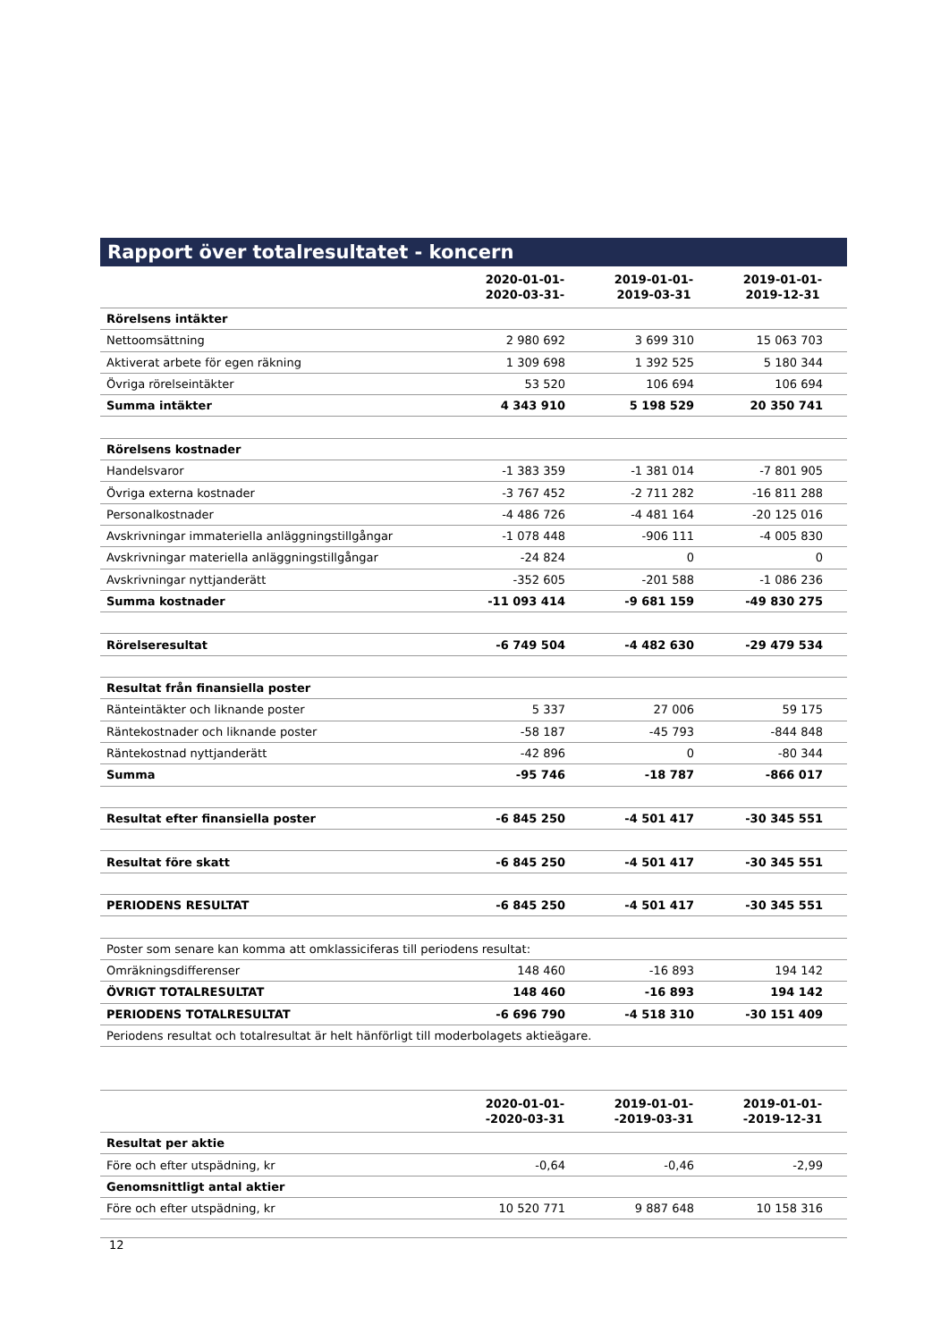Rapport över totalresultatet - koncern
| | 2020-01-01- 2020-03-31- | 2019-01-01- 2019-03-31 | 2019-01-01- 2019-12-31 |
| --- | --- | --- | --- |
| Rörelsens intäkter | | | |
| Nettoomsättning | 2 980 692 | 3 699 310 | 15 063 703 |
| Aktiverat arbete för egen räkning | 1 309 698 | 1 392 525 | 5 180 344 |
| Övriga rörelseintäkter | 53 520 | 106 694 | 106 694 |
| Summa intäkter | 4 343 910 | 5 198 529 | 20 350 741 |
| Rörelsens kostnader | | | |
| Handelsvaror | -1 383 359 | -1 381 014 | -7 801 905 |
| Övriga externa kostnader | -3 767 452 | -2 711 282 | -16 811 288 |
| Personalkostnader | -4 486 726 | -4 481 164 | -20 125 016 |
| Avskrivningar immateriella anläggningstillgångar | -1 078 448 | -906 111 | -4 005 830 |
| Avskrivningar materiella anläggningstillgångar | -24 824 | 0 | 0 |
| Avskrivningar nyttjanderätt | -352 605 | -201 588 | -1 086 236 |
| Summa kostnader | -11 093 414 | -9 681 159 | -49 830 275 |
| Rörelseresultat | -6 749 504 | -4 482 630 | -29 479 534 |
| Resultat från finansiella poster | | | |
| Ränteintäkter och liknande poster | 5 337 | 27 006 | 59 175 |
| Räntekostnader och liknande poster | -58 187 | -45 793 | -844 848 |
| Räntekostnad nyttjanderätt | -42 896 | 0 | -80 344 |
| Summa | -95 746 | -18 787 | -866 017 |
| Resultat efter finansiella poster | -6 845 250 | -4 501 417 | -30 345 551 |
| Resultat före skatt | -6 845 250 | -4 501 417 | -30 345 551 |
| PERIODENS RESULTAT | -6 845 250 | -4 501 417 | -30 345 551 |
| Poster som senare kan komma att omklassiciferas till periodens resultat: | | | |
| Omräkningsdifferenser | 148 460 | -16 893 | 194 142 |
| ÖVRIGT TOTALRESULTAT | 148 460 | -16 893 | 194 142 |
| PERIODENS TOTALRESULTAT | -6 696 790 | -4 518 310 | -30 151 409 |
| Periodens resultat och totalresultat är helt hänförligt till moderbolagets aktieägare. | | | |
| | 2020-01-01- -2020-03-31 | 2019-01-01- -2019-03-31 | 2019-01-01- -2019-12-31 |
| --- | --- | --- | --- |
| Resultat per aktie | | | |
| Före och efter utspädning, kr | -0,64 | -0,46 | -2,99 |
| Genomsnittligt antal aktier | | | |
| Före och efter utspädning, kr | 10 520 771 | 9 887 648 | 10 158 316 |
12